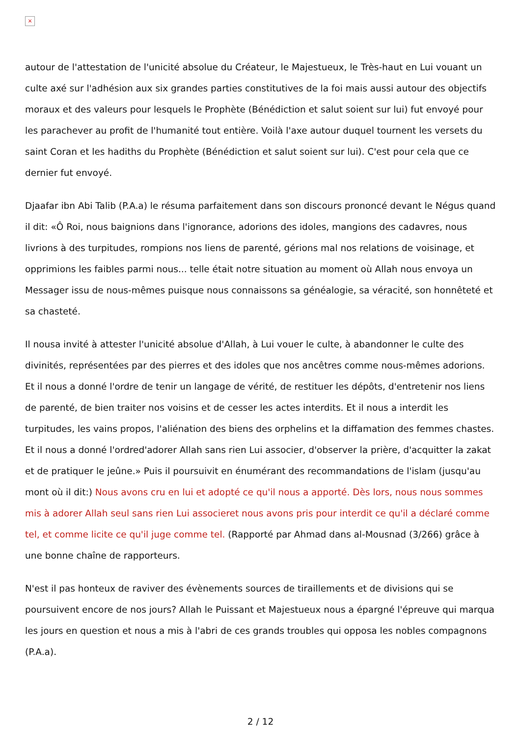×
autour de l'attestation de l'unicité absolue du Créateur, le Majestueux, le Très-haut en Lui vouant un culte axé sur l'adhésion aux six grandes parties constitutives de la foi mais aussi autour des objectifs moraux et des valeurs pour lesquels le Prophète (Bénédiction et salut soient sur lui) fut envoyé pour les parachever au profit de l'humanité tout entière. Voilà l'axe autour duquel tournent les versets du saint Coran et les hadiths du Prophète (Bénédiction et salut soient sur lui). C'est pour cela que ce dernier fut envoyé.
Djaafar ibn Abi Talib (P.A.a) le résuma parfaitement dans son discours prononcé devant le Négus quand il dit: «Ô Roi, nous baignions dans l'ignorance, adorions des idoles, mangions des cadavres, nous livrions à des turpitudes, rompions nos liens de parenté, gérions mal nos relations de voisinage, et opprimions les faibles parmi nous... telle était notre situation au moment où Allah nous envoya un Messager issu de nous-mêmes puisque nous connaissons sa généalogie, sa véracité, son honnêteté et sa chasteté.
Il nousa invité à attester l'unicité absolue d'Allah, à Lui vouer le culte, à abandonner le culte des divinités, représentées par des pierres et des idoles que nos ancêtres comme nous-mêmes adorions. Et il nous a donné l'ordre de tenir un langage de vérité, de restituer les dépôts, d'entretenir nos liens de parenté, de bien traiter nos voisins et de cesser les actes interdits. Et il nous a interdit les turpitudes, les vains propos, l'aliénation des biens des orphelins et la diffamation des femmes chastes. Et il nous a donné l'ordred'adorer Allah sans rien Lui associer, d'observer la prière, d'acquitter la zakat et de pratiquer le jeûne.» Puis il poursuivit en énumérant des recommandations de l'islam (jusqu'au mont où il dit:) Nous avons cru en lui et adopté ce qu'il nous a apporté. Dès lors, nous nous sommes mis à adorer Allah seul sans rien Lui associeret nous avons pris pour interdit ce qu'il a déclaré comme tel, et comme licite ce qu'il juge comme tel. (Rapporté par Ahmad dans al-Mousnad (3/266) grâce à une bonne chaîne de rapporteurs.
N'est il pas honteux de raviver des évènements sources de tiraillements et de divisions qui se poursuivent encore de nos jours? Allah le Puissant et Majestueux nous a épargné l'épreuve qui marqua les jours en question et nous a mis à l'abri de ces grands troubles qui opposa les nobles compagnons (P.A.a).
2 / 12